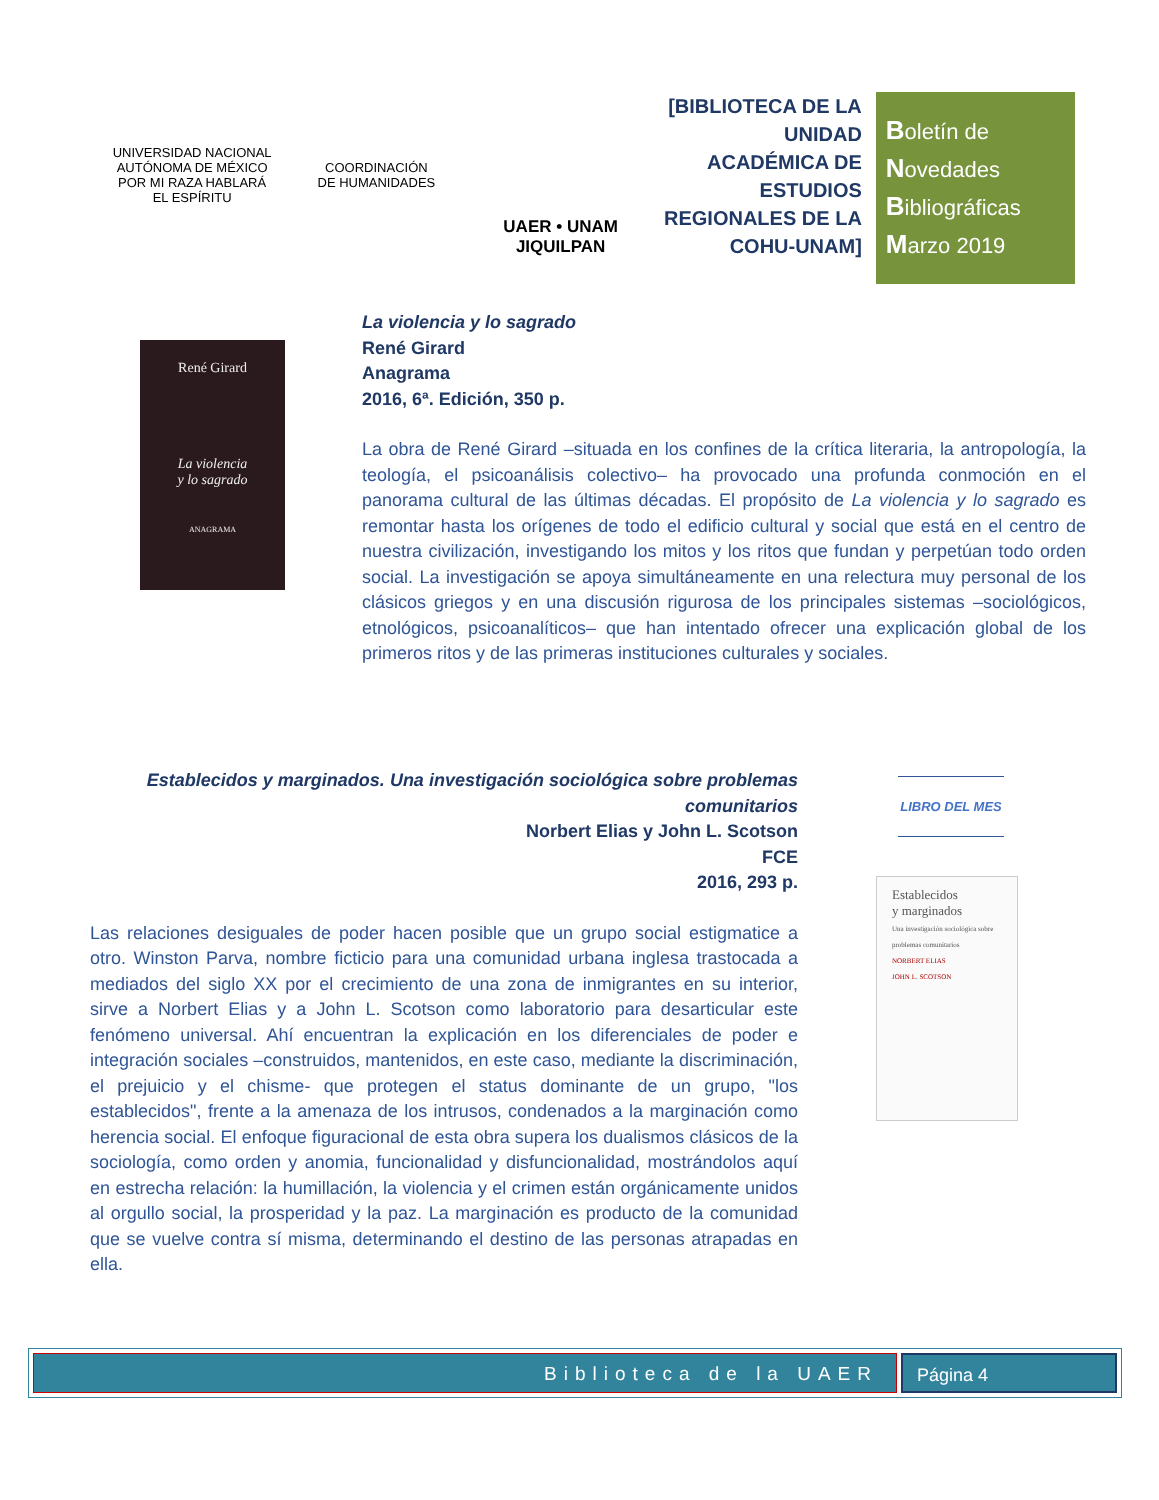UNIVERSIDAD NACIONAL AUTÓNOMA DE MÉXICO
POR MI RAZA HABLARÁ EL ESPÍRITU
COORDINACIÓN
DE HUMANIDADES
UAER • UNAM
JIQUILPAN
[BIBLIOTECA DE LA UNIDAD ACADÉMICA DE ESTUDIOS REGIONALES DE LA COHU-UNAM]
Boletín de
Novedades
Bibliográficas
Marzo 2019
René Girard
La violencia
y lo sagrado
ANAGRAMA
La violencia y lo sagrado
René Girard
Anagrama
2016, 6ª. Edición, 350 p.
La obra de René Girard –situada en los confines de la crítica literaria, la antropología, la teología, el psicoanálisis colectivo– ha provocado una profunda conmoción en el panorama cultural de las últimas décadas. El propósito de La violencia y lo sagrado es remontar hasta los orígenes de todo el edificio cultural y social que está en el centro de nuestra civilización, investigando los mitos y los ritos que fundan y perpetúan todo orden social. La investigación se apoya simultáneamente en una relectura muy personal de los clásicos griegos y en una discusión rigurosa de los principales sistemas –sociológicos, etnológicos, psicoanalíticos– que han intentado ofrecer una explicación global de los primeros ritos y de las primeras instituciones culturales y sociales.
Establecidos y marginados. Una investigación sociológica sobre problemas comunitarios
Norbert Elias y John L. Scotson
FCE
2016, 293 p.
Las relaciones desiguales de poder hacen posible que un grupo social estigmatice a otro. Winston Parva, nombre ficticio para una comunidad urbana inglesa trastocada a mediados del siglo XX por el crecimiento de una zona de inmigrantes en su interior, sirve a Norbert Elias y a John L. Scotson como laboratorio para desarticular este fenómeno universal. Ahí encuentran la explicación en los diferenciales de poder e integración sociales –construidos, mantenidos, en este caso, mediante la discriminación, el prejuicio y el chisme- que protegen el status dominante de un grupo, "los establecidos", frente a la amenaza de los intrusos, condenados a la marginación como herencia social. El enfoque figuracional de esta obra supera los dualismos clásicos de la sociología, como orden y anomia, funcionalidad y disfuncionalidad, mostrándolos aquí en estrecha relación: la humillación, la violencia y el crimen están orgánicamente unidos al orgullo social, la prosperidad y la paz. La marginación es producto de la comunidad que se vuelve contra sí misma, determinando el destino de las personas atrapadas en ella.
LIBRO DEL MES
Establecidos
y marginados
Una investigación sociológica sobre problemas comunitarios
NORBERT ELIAS
JOHN L. SCOTSON
Biblioteca de la UAER Página 4